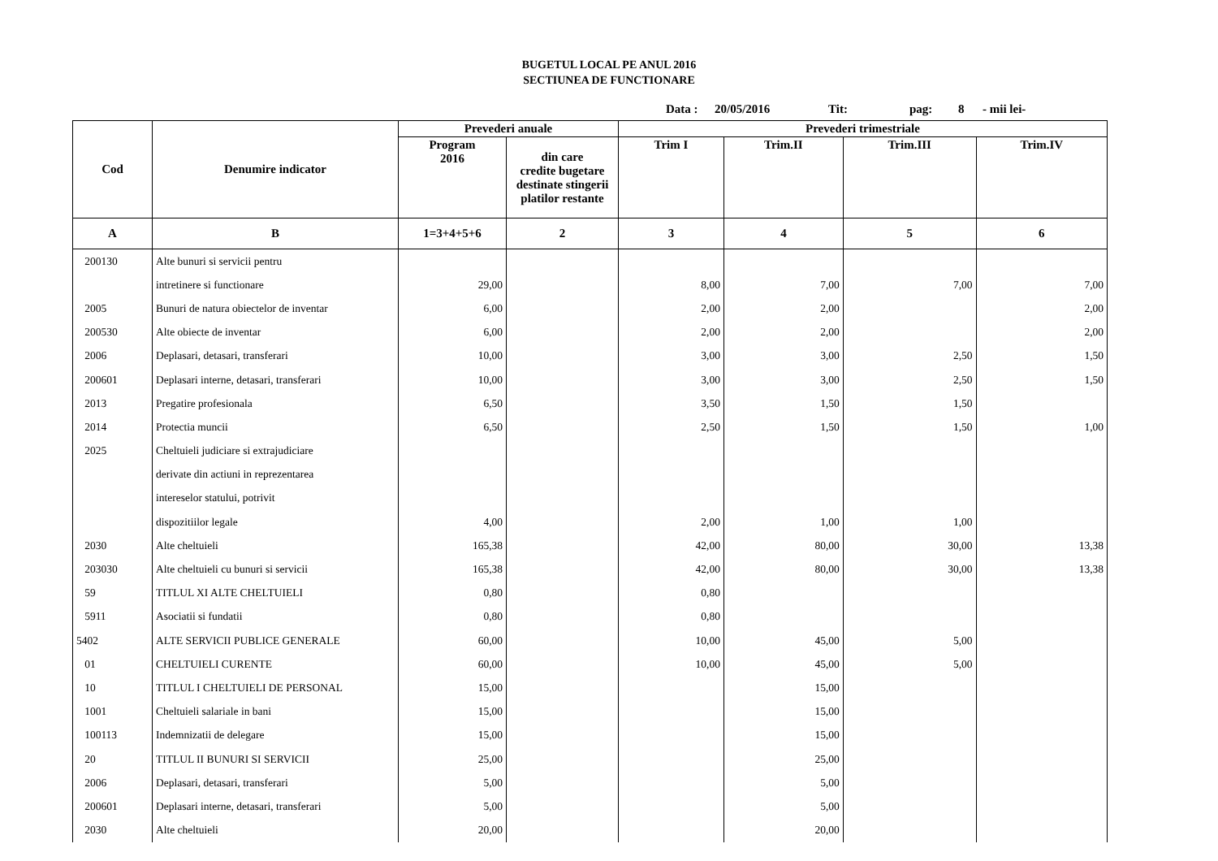BUGETUL LOCAL PE ANUL 2016
SECTIUNEA DE FUNCTIONARE
Data : 20/05/2016 Tit: pag: 8 - mii lei-
| Cod | Denumire indicator | Prevederi anuale | | Prevederi trimestriale | | | |
| --- | --- | --- | --- | --- | --- | --- | --- |
| | | Program 2016 | din care credite bugetare destinate stingerii platilor restante | Trim I | Trim.II | Trim.III | Trim.IV |
| A | B | 1=3+4+5+6 | 2 | 3 | 4 | 5 | 6 |
| 200130 | Alte bunuri si servicii pentru | | | | | | |
| | intretinere si functionare | 29,00 | | 8,00 | 7,00 | 7,00 | 7,00 |
| 2005 | Bunuri de natura obiectelor de inventar | 6,00 | | 2,00 | 2,00 | | 2,00 |
| 200530 | Alte obiecte de inventar | 6,00 | | 2,00 | 2,00 | | 2,00 |
| 2006 | Deplasari, detasari, transferari | 10,00 | | 3,00 | 3,00 | 2,50 | 1,50 |
| 200601 | Deplasari interne, detasari, transferari | 10,00 | | 3,00 | 3,00 | 2,50 | 1,50 |
| 2013 | Pregatire profesionala | 6,50 | | 3,50 | 1,50 | 1,50 | |
| 2014 | Protectia muncii | 6,50 | | 2,50 | 1,50 | 1,50 | 1,00 |
| 2025 | Cheltuieli judiciare si extrajudiciare | | | | | | |
| | derivate din actiuni in reprezentarea | | | | | | |
| | intereselor statului, potrivit | | | | | | |
| | dispozitiilor legale | 4,00 | | 2,00 | 1,00 | 1,00 | |
| 2030 | Alte cheltuieli | 165,38 | | 42,00 | 80,00 | 30,00 | 13,38 |
| 203030 | Alte cheltuieli cu bunuri si servicii | 165,38 | | 42,00 | 80,00 | 30,00 | 13,38 |
| 59 | TITLUL XI ALTE CHELTUIELI | 0,80 | | 0,80 | | | |
| 5911 | Asociatii si fundatii | 0,80 | | 0,80 | | | |
| 5402 | ALTE SERVICII PUBLICE GENERALE | 60,00 | | 10,00 | 45,00 | 5,00 | |
| 01 | CHELTUIELI CURENTE | 60,00 | | 10,00 | 45,00 | 5,00 | |
| 10 | TITLUL I CHELTUIELI DE PERSONAL | 15,00 | | | 15,00 | | |
| 1001 | Cheltuieli salariale in bani | 15,00 | | | 15,00 | | |
| 100113 | Indemnizatii de delegare | 15,00 | | | 15,00 | | |
| 20 | TITLUL II BUNURI SI SERVICII | 25,00 | | | 25,00 | | |
| 2006 | Deplasari, detasari, transferari | 5,00 | | | 5,00 | | |
| 200601 | Deplasari interne, detasari, transferari | 5,00 | | | 5,00 | | |
| 2030 | Alte cheltuieli | 20,00 | | | 20,00 | | |